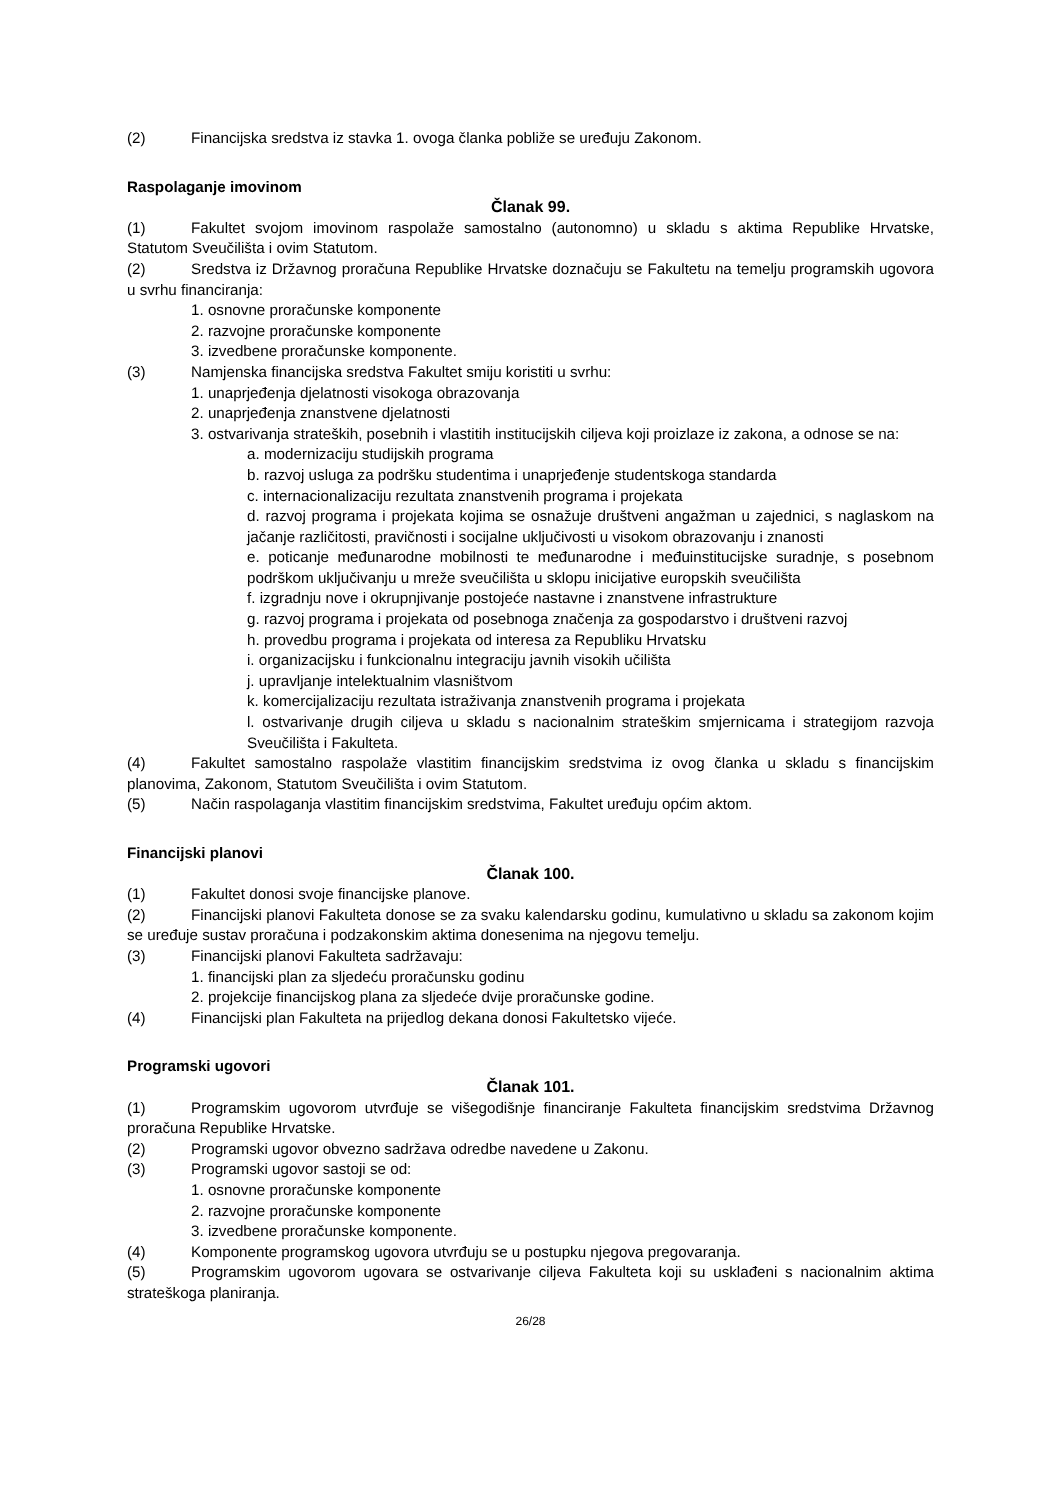(2) Financijska sredstva iz stavka 1. ovoga članka pobliže se uređuju Zakonom.
Raspolaganje imovinom
Članak 99.
(1) Fakultet svojom imovinom raspolaže samostalno (autonomno) u skladu s aktima Republike Hrvatske, Statutom Sveučilišta i ovim Statutom.
(2) Sredstva iz Državnog proračuna Republike Hrvatske doznačuju se Fakultetu na temelju programskih ugovora u svrhu financiranja:
1. osnovne proračunske komponente
2. razvojne proračunske komponente
3. izvedbene proračunske komponente.
(3) Namjenska financijska sredstva Fakultet smiju koristiti u svrhu:
1. unaprjeđenja djelatnosti visokoga obrazovanja
2. unaprjeđenja znanstvene djelatnosti
3. ostvarivanja strateških, posebnih i vlastitih institucijskih ciljeva koji proizlaze iz zakona, a odnose se na:
a. modernizaciju studijskih programa
b. razvoj usluga za podršku studentima i unaprjeđenje studentskoga standarda
c. internacionalizaciju rezultata znanstvenih programa i projekata
d. razvoj programa i projekata kojima se osnažuje društveni angažman u zajednici, s naglaskom na jačanje različitosti, pravičnosti i socijalne uključivosti u visokom obrazovanju i znanosti
e. poticanje međunarodne mobilnosti te međunarodne i međuinstitucijske suradnje, s posebnom podrškom uključivanju u mreže sveučilišta u sklopu inicijative europskih sveučilišta
f. izgradnju nove i okrupnjivanje postojeće nastavne i znanstvene infrastrukture
g. razvoj programa i projekata od posebnoga značenja za gospodarstvo i društveni razvoj
h. provedbu programa i projekata od interesa za Republiku Hrvatsku
i. organizacijsku i funkcionalnu integraciju javnih visokih učilišta
j. upravljanje intelektualnim vlasništvom
k. komercijalizaciju rezultata istraživanja znanstvenih programa i projekata
l. ostvarivanje drugih ciljeva u skladu s nacionalnim strateškim smjernicama i strategijom razvoja Sveučilišta i Fakulteta.
(4) Fakultet samostalno raspolaže vlastitim financijskim sredstvima iz ovog članka u skladu s financijskim planovima, Zakonom, Statutom Sveučilišta i ovim Statutom.
(5) Način raspolaganja vlastitim financijskim sredstvima, Fakultet uređuju općim aktom.
Financijski planovi
Članak 100.
(1) Fakultet donosi svoje financijske planove.
(2) Financijski planovi Fakulteta donose se za svaku kalendarsku godinu, kumulativno u skladu sa zakonom kojim se uređuje sustav proračuna i podzakonskim aktima donesenima na njegovu temelju.
(3) Financijski planovi Fakulteta sadržavaju:
1. financijski plan za sljedeću proračunsku godinu
2. projekcije financijskog plana za sljedeće dvije proračunske godine.
(4) Financijski plan Fakulteta na prijedlog dekana donosi Fakultetsko vijeće.
Programski ugovori
Članak 101.
(1) Programskim ugovorom utvrđuje se višegodišnje financiranje Fakulteta financijskim sredstvima Državnog proračuna Republike Hrvatske.
(2) Programski ugovor obvezno sadržava odredbe navedene u Zakonu.
(3) Programski ugovor sastoji se od:
1. osnovne proračunske komponente
2. razvojne proračunske komponente
3. izvedbene proračunske komponente.
(4) Komponente programskog ugovora utvrđuju se u postupku njegova pregovaranja.
(5) Programskim ugovorom ugovara se ostvarivanje ciljeva Fakulteta koji su usklađeni s nacionalnim aktima strateškoga planiranja.
26/28